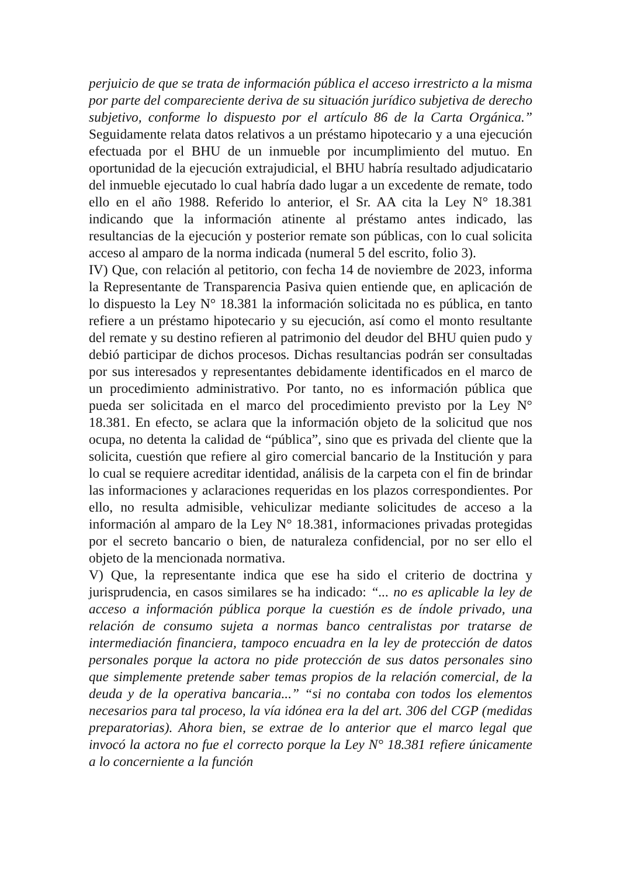perjuicio de que se trata de información pública el acceso irrestricto a la misma por parte del compareciente deriva de su situación jurídico subjetiva de derecho subjetivo, conforme lo dispuesto por el artículo 86 de la Carta Orgánica.” Seguidamente relata datos relativos a un préstamo hipotecario y a una ejecución efectuada por el BHU de un inmueble por incumplimiento del mutuo. En oportunidad de la ejecución extrajudicial, el BHU habría resultado adjudicatario del inmueble ejecutado lo cual habría dado lugar a un excedente de remate, todo ello en el año 1988. Referido lo anterior, el Sr. AA cita la Ley N° 18.381 indicando que la información atinente al préstamo antes indicado, las resultancias de la ejecución y posterior remate son públicas, con lo cual solicita acceso al amparo de la norma indicada (numeral 5 del escrito, folio 3).
IV) Que, con relación al petitorio, con fecha 14 de noviembre de 2023, informa la Representante de Transparencia Pasiva quien entiende que, en aplicación de lo dispuesto la Ley N° 18.381 la información solicitada no es pública, en tanto refiere a un préstamo hipotecario y su ejecución, así como el monto resultante del remate y su destino refieren al patrimonio del deudor del BHU quien pudo y debió participar de dichos procesos. Dichas resultancias podrán ser consultadas por sus interesados y representantes debidamente identificados en el marco de un procedimiento administrativo. Por tanto, no es información pública que pueda ser solicitada en el marco del procedimiento previsto por la Ley N° 18.381. En efecto, se aclara que la información objeto de la solicitud que nos ocupa, no detenta la calidad de “pública”, sino que es privada del cliente que la solicita, cuestión que refiere al giro comercial bancario de la Institución y para lo cual se requiere acreditar identidad, análisis de la carpeta con el fin de brindar las informaciones y aclaraciones requeridas en los plazos correspondientes. Por ello, no resulta admisible, vehiculizar mediante solicitudes de acceso a la información al amparo de la Ley N° 18.381, informaciones privadas protegidas por el secreto bancario o bien, de naturaleza confidencial, por no ser ello el objeto de la mencionada normativa.
V) Que, la representante indica que ese ha sido el criterio de doctrina y jurisprudencia, en casos similares se ha indicado: “... no es aplicable la ley de acceso a información pública porque la cuestión es de índole privado, una relación de consumo sujeta a normas banco centralistas por tratarse de intermediación financiera, tampoco encuadra en la ley de protección de datos personales porque la actora no pide protección de sus datos personales sino que simplemente pretende saber temas propios de la relación comercial, de la deuda y de la operativa bancaria...” “si no contaba con todos los elementos necesarios para tal proceso, la vía idónea era la del art. 306 del CGP (medidas preparatorias). Ahora bien, se extrae de lo anterior que el marco legal que invocó la actora no fue el correcto porque la Ley N° 18.381 refiere únicamente a lo concerniente a la función